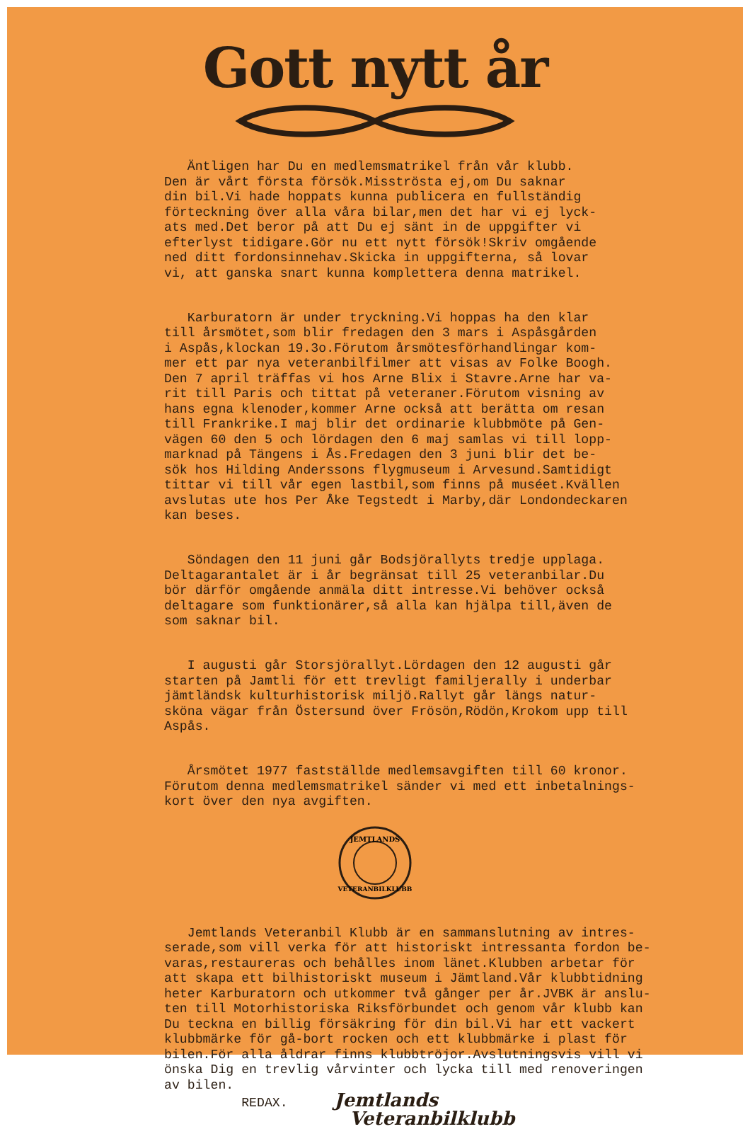Gott nytt år
Äntligen har Du en medlemsmatrikel från vår klubb. Den är vårt första försök.Misströsta ej,om Du saknar din bil.Vi hade hoppats kunna publicera en fullständig förteckning över alla våra bilar,men det har vi ej lyck- ats med.Det beror på att Du ej sänt in de uppgifter vi efterlyst tidigare.Gör nu ett nytt försök!Skriv omgående ned ditt fordonsinnehav.Skicka in uppgifterna, så lovar vi, att ganska snart kunna komplettera denna matrikel.
Karburatorn är under tryckning.Vi hoppas ha den klar till årsmötet,som blir fredagen den 3 mars i Aspåsgården i Aspås,klockan 19.3o.Förutom årsmötesförhandlingar kom- mer ett par nya veteranbilfilmer att visas av Folke Boogh. Den 7 april träffas vi hos Arne Blix i Stavre.Arne har va- rit till Paris och tittat på veteraner.Förutom visning av hans egna klenoder,kommer Arne också att berätta om resan till Frankrike.I maj blir det ordinarie klubbmöte på Gen- vägen 60 den 5 och lördagen den 6 maj samlas vi till lopp- marknad på Tängens i Ås.Fredagen den 3 juni blir det be- sök hos Hilding Anderssons flygmuseum i Arvesund.Samtidigt tittar vi till vår egen lastbil,som finns på muséet.Kvällen avslutas ute hos Per Åke Tegstedt i Marby,där Londondeckaren kan beses.
Söndagen den 11 juni går Bodsjörallyts tredje upplaga. Deltagarantalet är i år begränsat till 25 veteranbilar.Du bör därför omgående anmäla ditt intresse.Vi behöver också deltagare som funktionärer,så alla kan hjälpa till,även de som saknar bil.
I augusti går Storsjörallyt.Lördagen den 12 augusti går starten på Jamtli för ett trevligt familjerally i underbar jämtländsk kulturhistorisk miljö.Rallyt går längs natur- sköna vägar från Östersund över Frösön,Rödön,Krokom upp till Aspås.
Årsmötet 1977 fastställde medlemsavgiften till 60 kronor. Förutom denna medlemsmatrikel sänder vi med ett inbetalnings- kort över den nya avgiften.
JEMTLANDS
VETERANBILKLUBB
Jemtlands Veteranbil Klubb är en sammanslutning av intres- serade,som vill verka för att historiskt intressanta fordon be- varas,restaureras och behålles inom länet.Klubben arbetar för att skapa ett bilhistoriskt museum i Jämtland.Vår klubbtidning heter Karburatorn och utkommer två gånger per år.JVBK är anslu- ten till Motorhistoriska Riksförbundet och genom vår klubb kan Du teckna en billig försäkring för din bil.Vi har ett vackert klubbmärke för gå-bort rocken och ett klubbmärke i plast för bilen.För alla åldrar finns klubbtröjor.Avslutningsvis vill vi önska Dig en trevlig vårvinter och lycka till med renoveringen av bilen. REDAX. Jemtlands Veteranbilklubb